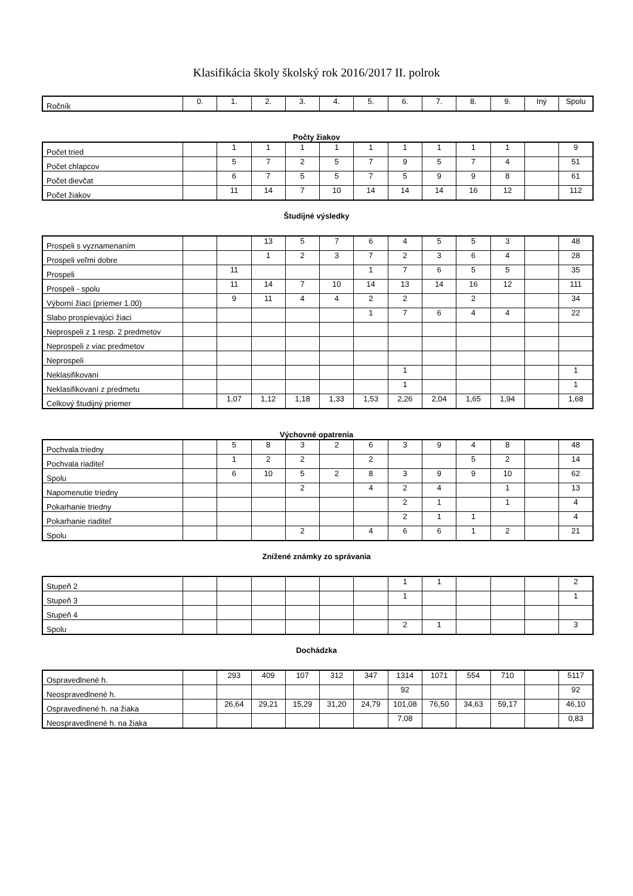Klasifikácia školy školský rok 2016/2017 II. polrok
| Ročník | 0. | 1. | 2. | 3. | 4. | 5. | 6. | 7. | 8. | 9. | Iný | Spolu |
Počty žiakov
| Počet tried | | 1 | 1 | 1 | 1 | 1 | 1 | 1 | 1 | 1 | | 9 |
| Počet chlapcov | | 5 | 7 | 2 | 5 | 7 | 9 | 5 | 7 | 4 | | 51 |
| Počet dievčat | | 6 | 7 | 5 | 5 | 7 | 5 | 9 | 9 | 8 | | 61 |
| Počet žiakov | | 11 | 14 | 7 | 10 | 14 | 14 | 14 | 16 | 12 | | 112 |
Študijné výsledky
| Prospeli s vyznamenaním | | | 13 | 5 | 7 | 6 | 4 | 5 | 5 | 3 | | 48 |
| Prospeli veľmi dobre | | | 1 | 2 | 3 | 7 | 2 | 3 | 6 | 4 | | 28 |
| Prospeli | | 11 | | | | 1 | 7 | 6 | 5 | 5 | | 35 |
| Prospeli - spolu | | 11 | 14 | 7 | 10 | 14 | 13 | 14 | 16 | 12 | | 111 |
| Výborní žiaci (priemer 1.00) | | 9 | 11 | 4 | 4 | 2 | 2 | | 2 | | | 34 |
| Slabo prospievajúci žiaci | | | | | | 1 | 7 | 6 | 4 | 4 | | 22 |
| Neprospeli z 1 resp. 2 predmetov | | | | | | | | | | | | |
| Neprospeli z viac predmetov | | | | | | | | | | | | |
| Neprospeli | | | | | | | | | | | | |
| Neklasifikovaní | | | | | | | 1 | | | | | 1 |
| Neklasifikovaní z predmetu | | | | | | | 1 | | | | | 1 |
| Celkový študijný priemer | | 1,07 | 1,12 | 1,18 | 1,33 | 1,53 | 2,26 | 2,04 | 1,65 | 1,94 | | 1,68 |
Výchovné opatrenia
| Pochvala triedny | | 5 | 8 | 3 | 2 | 6 | 3 | 9 | 4 | 8 | | 48 |
| Pochvala riaditeľ | | 1 | 2 | 2 | | 2 | | | 5 | 2 | | 14 |
| Spolu | | 6 | 10 | 5 | 2 | 8 | 3 | 9 | 9 | 10 | | 62 |
| Napomenutie triedny | | | | 2 | | 4 | 2 | 4 | | 1 | | 13 |
| Pokarhanie triedny | | | | | | | 2 | 1 | | 1 | | 4 |
| Pokarhanie riaditeľ | | | | | | | 2 | 1 | 1 | | | 4 |
| Spolu | | | | 2 | | 4 | 6 | 6 | 1 | 2 | | 21 |
Znížené známky zo správania
| Stupeň 2 | | | | | | | 1 | 1 | | | | 2 |
| Stupeň 3 | | | | | | | 1 | | | | | 1 |
| Stupeň 4 | | | | | | | | | | | | |
| Spolu | | | | | | | 2 | 1 | | | | 3 |
Dochádzka
| Ospravedlnené h. | | 293 | 409 | 107 | 312 | 347 | 1314 | 1071 | 554 | 710 | | 5117 |
| Neospravedlnené h. | | | | | | | 92 | | | | | 92 |
| Ospravedlnené h. na žiaka | | 26,64 | 29,21 | 15,29 | 31,20 | 24,79 | 101,08 | 76,50 | 34,63 | 59,17 | | 46,10 |
| Neospravedlnené h. na žiaka | | | | | | | 7,08 | | | | | 0,83 |